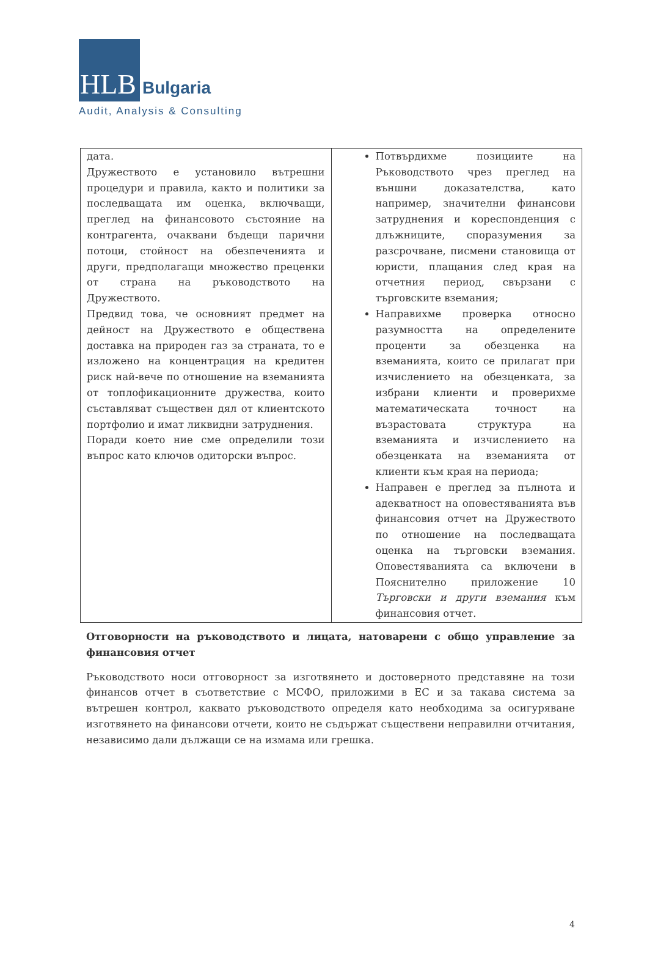HLB
Bulgaria
Audit, Analysis & Consulting
| дата. Дружеството е установило вътрешни процедури и правила, както и политики за последващата им оценка, включващи, преглед на финансовото състояние на контрагента, очаквани бъдещи парични потоци, стойност на обезпеченията и други, предполагащи множество преценки от страна на ръководството на Дружеството. Предвид това, че основният предмет на дейност на Дружеството е обществена доставка на природен газ за страната, то е изложено на концентрация на кредитен риск най-вече по отношение на вземанията от топлофикационните дружества, които съставляват съществен дял от клиентското портфолио и имат ликвидни затруднения. Поради което ние сме определили този въпрос като ключов одиторски въпрос. | Потвърдихме позициите на Ръководството чрез преглед на външни доказателства, като например, значителни финансови затруднения и кореспонденция с длъжниците, споразумения за разсрочване, писмени становища от юристи, плащания след края на отчетния период, свързани с търговските вземания; Направихме проверка относно разумността на определените проценти за обезценка на вземанията, които се прилагат при изчислението на обезценката, за избрани клиенти и проверихме математическата точност на възрастовата структура на вземанията и изчислението на обезценката на вземанията от клиенти към края на периода; Направен е преглед за пълнота и адекватност на оповестяванията във финансовия отчет на Дружеството по отношение на последващата оценка на търговски вземания. Оповестяванията са включени в Пояснително приложение 10 Търговски и други вземания към финансовия отчет. |
Отговорности на ръководството и лицата, натоварени с общо управление за финансовия отчет
Ръководството носи отговорност за изготвянето и достоверното представяне на този финансов отчет в съответствие с МСФО, приложими в ЕС и за такава система за вътрешен контрол, каквато ръководството определя като необходима за осигуряване изготвянето на финансови отчети, които не съдържат съществени неправилни отчитания, независимо дали дължащи се на измама или грешка.
4